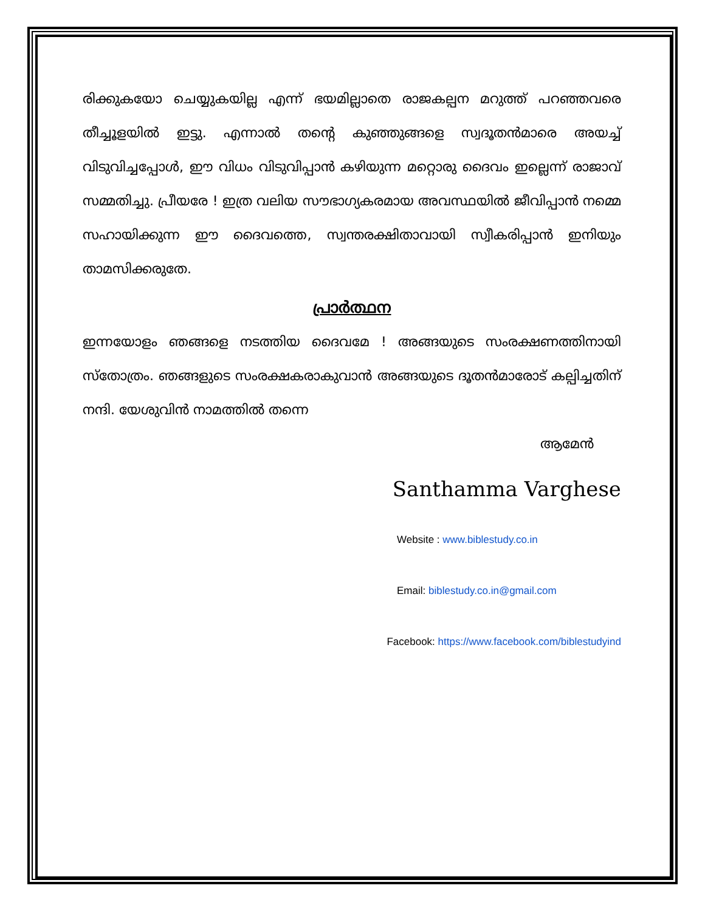രിക്കുകയോ ചെയ്യുകയില്ല എന്ന് ഭയമില്ലാതെ രാജകല്പന മറുത്ത് പറഞ്ഞവരെ തീച്ചൂളയിൽ ഇട്ടു. എന്നാൽ തന്റെ കുഞ്ഞുങ്ങളെ സ്വദൂതൻമാരെ അയച്ച് വിടുവിച്ചപ്പോൾ, ഈ വിധം വിടുവിപ്പാൻ കഴിയുന്ന മറ്റൊരു ദൈവം ഇല്ലെന്ന് രാജാവ് സമ്മതിച്ചു. പ്രീയരേ ! ഇത്ര വലിയ സൗഭാഗ്യകരമായ അവസ്ഥയിൽ ജീവിപ്പാൻ നമ്മെ സഹായിക്കുന്ന ഈ ദൈവത്തെ, സ്വന്തരക്ഷിതാവായി സ്വീകരിപ്പാൻ ഇനിയും താമസിക്കരുതേ.
പ്രാർത്ഥന
ഇന്നയോളം ഞങ്ങളെ നടത്തിയ ദൈവമേ ! അങ്ങയുടെ സംരക്ഷണത്തിനായി സ്തോത്രം. ഞങ്ങളുടെ സംരക്ഷകരാകുവാൻ അങ്ങയുടെ ദൂതൻമാരോട് കല്പിച്ചതിന് നന്ദി. യേശുവിൻ നാമത്തിൽ തന്നെ
ആമേൻ
Santhamma Varghese
Website : www.biblestudy.co.in
Email: biblestudy.co.in@gmail.com
Facebook: https://www.facebook.com/biblestudyind